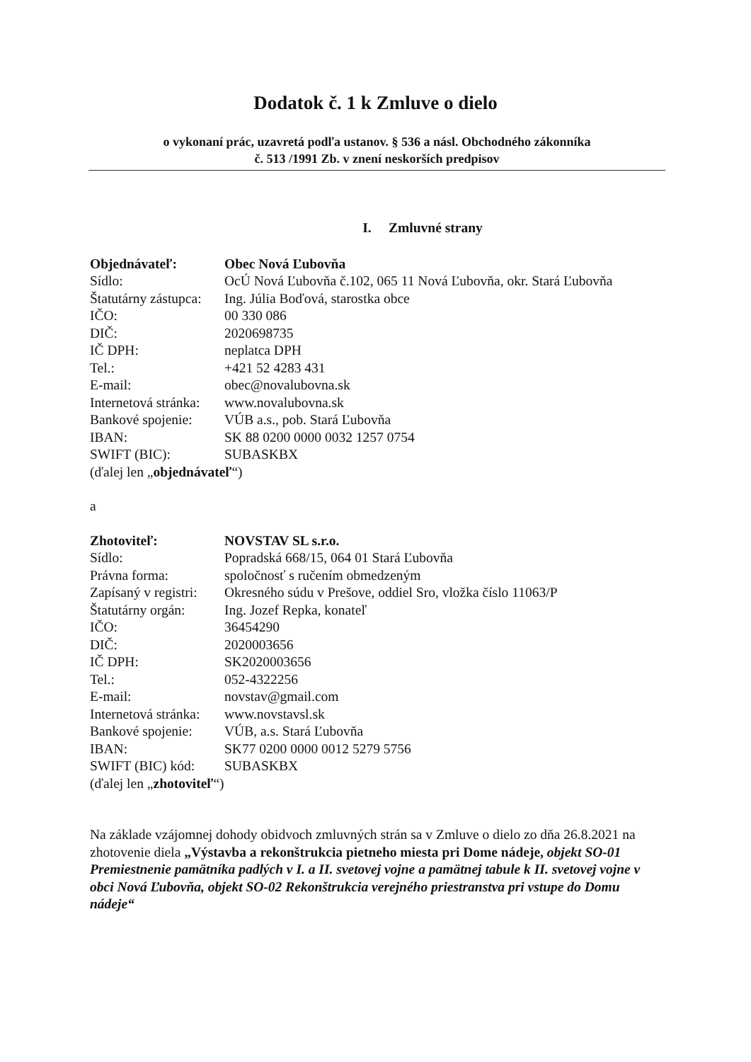Dodatok č. 1 k Zmluve o dielo
o vykonaní prác, uzavretá podľa ustanov. § 536 a násl. Obchodného zákonníka
č. 513 /1991 Zb. v znení neskorších predpisov
I. Zmluvné strany
| Objednávateľ: | Obec Nová Ľubovňa |
| Sídlo: | OcÚ Nová Ľubovňa č.102, 065 11 Nová Ľubovňa, okr. Stará Ľubovňa |
| Štatutárny zástupca: | Ing. Júlia Boďová, starostka obce |
| IČO: | 00 330 086 |
| DIČ: | 2020698735 |
| IČ DPH: | neplatca DPH |
| Tel.: | +421 52 4283 431 |
| E-mail: | obec@novalubovna.sk |
| Internetová stránka: | www.novalubovna.sk |
| Bankové spojenie: | VÚB a.s., pob. Stará Ľubovňa |
| IBAN: | SK 88 0200 0000 0032 1257 0754 |
| SWIFT (BIC): | SUBASKBX |
(ďalej len „objednávateľ“)
a
| Zhotoviteľ: | NOVSTAV SL s.r.o. |
| Sídlo: | Popradská 668/15, 064 01 Stará Ľubovňa |
| Právna forma: | spoločnosť s ručením obmedzeným |
| Zapísaný v registri: | Okresného súdu v Prešove, oddiel Sro, vložka číslo 11063/P |
| Štatutárny orgán: | Ing. Jozef Repka, konateľ |
| IČO: | 36454290 |
| DIČ: | 2020003656 |
| IČ DPH: | SK2020003656 |
| Tel.: | 052-4322256 |
| E-mail: | novstav@gmail.com |
| Internetová stránka: | www.novstavsl.sk |
| Bankové spojenie: | VÚB, a.s. Stará Ľubovňa |
| IBAN: | SK77 0200 0000 0012 5279 5756 |
| SWIFT (BIC) kód: | SUBASKBX |
(ďalej len „zhotoviteľ“)
Na základe vzájomnej dohody obidvoch zmluvných strán sa v Zmluve o dielo zo dňa 26.8.2021 na zhotovenie diela „Výstavba a rekonštrukcia pietneho miesta pri Dome nádeje, objekt SO-01 Premiestnenie pamätníka padlých v I. a II. svetovej vojne a pamätnej tabule k II. svetovej vojne v obci Nová Ľubovňa, objekt SO-02 Rekonštrukcia verejného priestranstva pri vstupe do Domu nádeje“